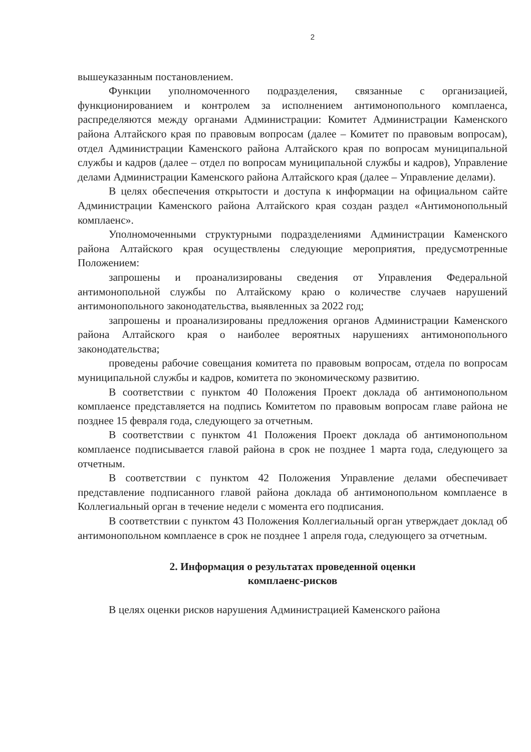2
вышеуказанным постановлением.
Функции уполномоченного подразделения, связанные с организацией, функционированием и контролем за исполнением антимонопольного комплаенса, распределяются между органами Администрации: Комитет Администрации Каменского района Алтайского края по правовым вопросам (далее – Комитет по правовым вопросам), отдел Администрации Каменского района Алтайского края по вопросам муниципальной службы и кадров (далее – отдел по вопросам муниципальной службы и кадров), Управление делами Администрации Каменского района Алтайского края (далее – Управление делами).
В целях обеспечения открытости и доступа к информации на официальном сайте Администрации Каменского района Алтайского края создан раздел «Антимонопольный комплаенс».
Уполномоченными структурными подразделениями Администрации Каменского района Алтайского края осуществлены следующие мероприятия, предусмотренные Положением:
запрошены и проанализированы сведения от Управления Федеральной антимонопольной службы по Алтайскому краю о количестве случаев нарушений антимонопольного законодательства, выявленных за 2022 год;
запрошены и проанализированы предложения органов Администрации Каменского района Алтайского края о наиболее вероятных нарушениях антимонопольного законодательства;
проведены рабочие совещания комитета по правовым вопросам, отдела по вопросам муниципальной службы и кадров, комитета по экономическому развитию.
В соответствии с пунктом 40 Положения Проект доклада об антимонопольном комплаенсе представляется на подпись Комитетом по правовым вопросам главе района не позднее 15 февраля года, следующего за отчетным.
В соответствии с пунктом 41 Положения Проект доклада об антимонопольном комплаенсе подписывается главой района в срок не позднее 1 марта года, следующего за отчетным.
В соответствии с пунктом 42 Положения Управление делами обеспечивает представление подписанного главой района доклада об антимонопольном комплаенсе в Коллегиальный орган в течение недели с момента его подписания.
В соответствии с пунктом 43 Положения Коллегиальный орган утверждает доклад об антимонопольном комплаенсе в срок не позднее 1 апреля года, следующего за отчетным.
2. Информация о результатах проведенной оценки
комплаенс-рисков
В целях оценки рисков нарушения Администрацией Каменского района